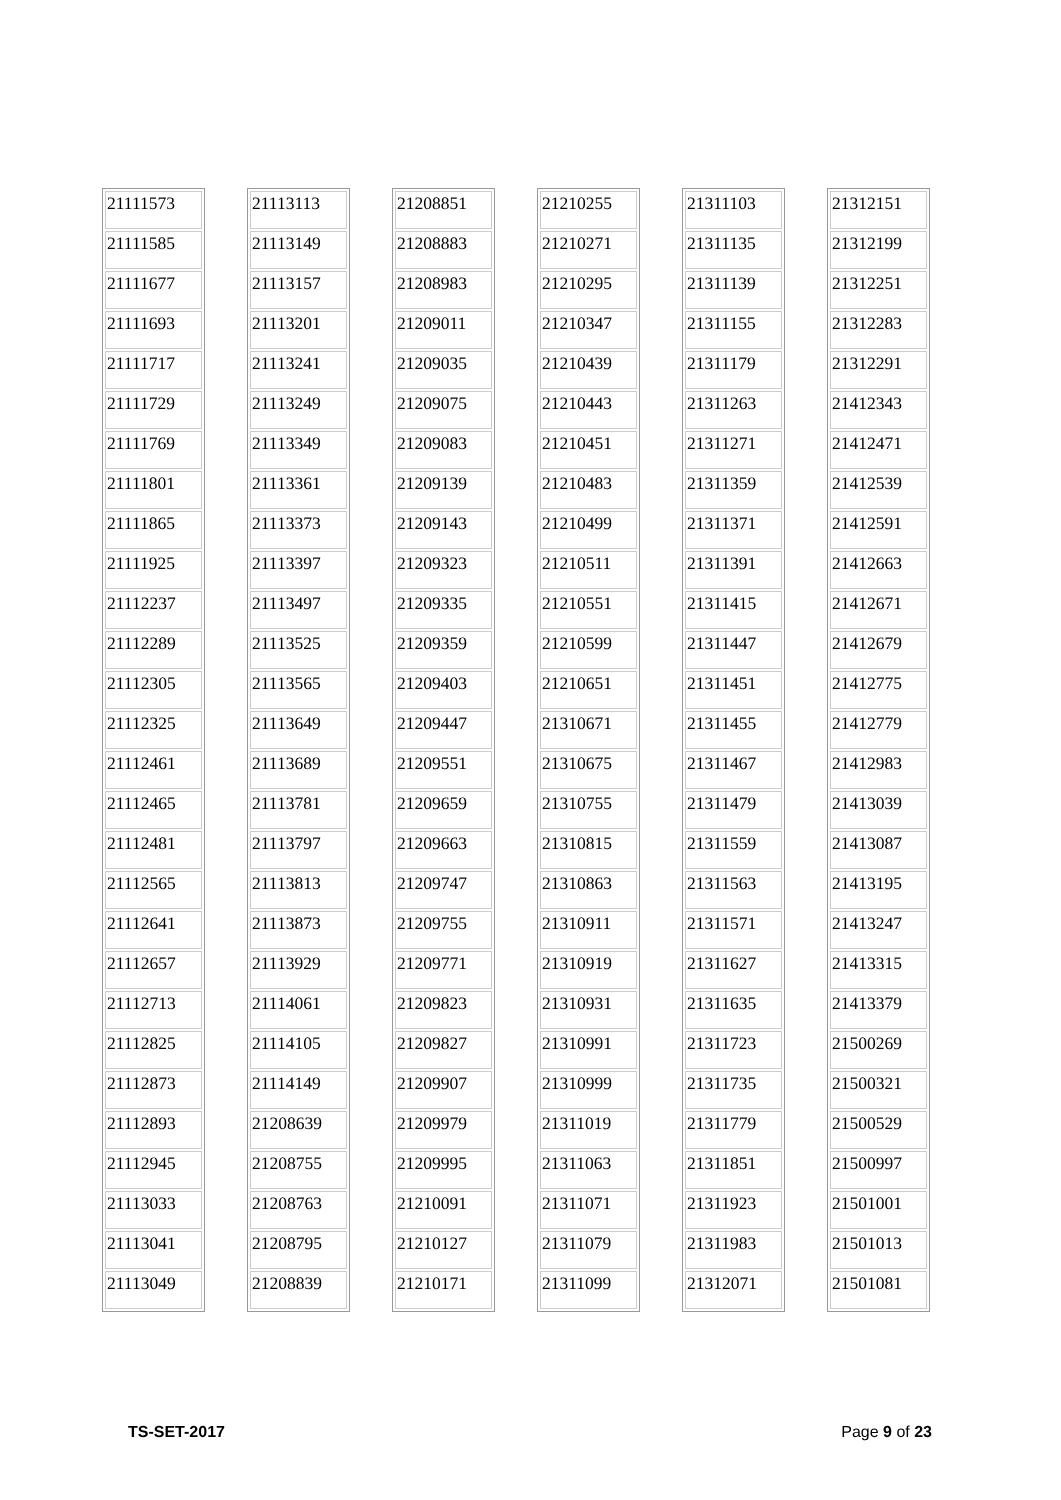| 21111573 |
| 21111585 |
| 21111677 |
| 21111693 |
| 21111717 |
| 21111729 |
| 21111769 |
| 21111801 |
| 21111865 |
| 21111925 |
| 21112237 |
| 21112289 |
| 21112305 |
| 21112325 |
| 21112461 |
| 21112465 |
| 21112481 |
| 21112565 |
| 21112641 |
| 21112657 |
| 21112713 |
| 21112825 |
| 21112873 |
| 21112893 |
| 21112945 |
| 21113033 |
| 21113041 |
| 21113049 |
| 21113113 |
| 21113149 |
| 21113157 |
| 21113201 |
| 21113241 |
| 21113249 |
| 21113349 |
| 21113361 |
| 21113373 |
| 21113397 |
| 21113497 |
| 21113525 |
| 21113565 |
| 21113649 |
| 21113689 |
| 21113781 |
| 21113797 |
| 21113813 |
| 21113873 |
| 21113929 |
| 21114061 |
| 21114105 |
| 21114149 |
| 21208639 |
| 21208755 |
| 21208763 |
| 21208795 |
| 21208839 |
| 21208851 |
| 21208883 |
| 21208983 |
| 21209011 |
| 21209035 |
| 21209075 |
| 21209083 |
| 21209139 |
| 21209143 |
| 21209323 |
| 21209335 |
| 21209359 |
| 21209403 |
| 21209447 |
| 21209551 |
| 21209659 |
| 21209663 |
| 21209747 |
| 21209755 |
| 21209771 |
| 21209823 |
| 21209827 |
| 21209907 |
| 21209979 |
| 21209995 |
| 21210091 |
| 21210127 |
| 21210171 |
| 21210255 |
| 21210271 |
| 21210295 |
| 21210347 |
| 21210439 |
| 21210443 |
| 21210451 |
| 21210483 |
| 21210499 |
| 21210511 |
| 21210551 |
| 21210599 |
| 21210651 |
| 21310671 |
| 21310675 |
| 21310755 |
| 21310815 |
| 21310863 |
| 21310911 |
| 21310919 |
| 21310931 |
| 21310991 |
| 21310999 |
| 21311019 |
| 21311063 |
| 21311071 |
| 21311079 |
| 21311099 |
| 21311103 |
| 21311135 |
| 21311139 |
| 21311155 |
| 21311179 |
| 21311263 |
| 21311271 |
| 21311359 |
| 21311371 |
| 21311391 |
| 21311415 |
| 21311447 |
| 21311451 |
| 21311455 |
| 21311467 |
| 21311479 |
| 21311559 |
| 21311563 |
| 21311571 |
| 21311627 |
| 21311635 |
| 21311723 |
| 21311735 |
| 21311779 |
| 21311851 |
| 21311923 |
| 21311983 |
| 21312071 |
| 21312151 |
| 21312199 |
| 21312251 |
| 21312283 |
| 21312291 |
| 21412343 |
| 21412471 |
| 21412539 |
| 21412591 |
| 21412663 |
| 21412671 |
| 21412679 |
| 21412775 |
| 21412779 |
| 21412983 |
| 21413039 |
| 21413087 |
| 21413195 |
| 21413247 |
| 21413315 |
| 21413379 |
| 21500269 |
| 21500321 |
| 21500529 |
| 21500997 |
| 21501001 |
| 21501013 |
| 21501081 |
TS-SET-2017 Page 9 of 23